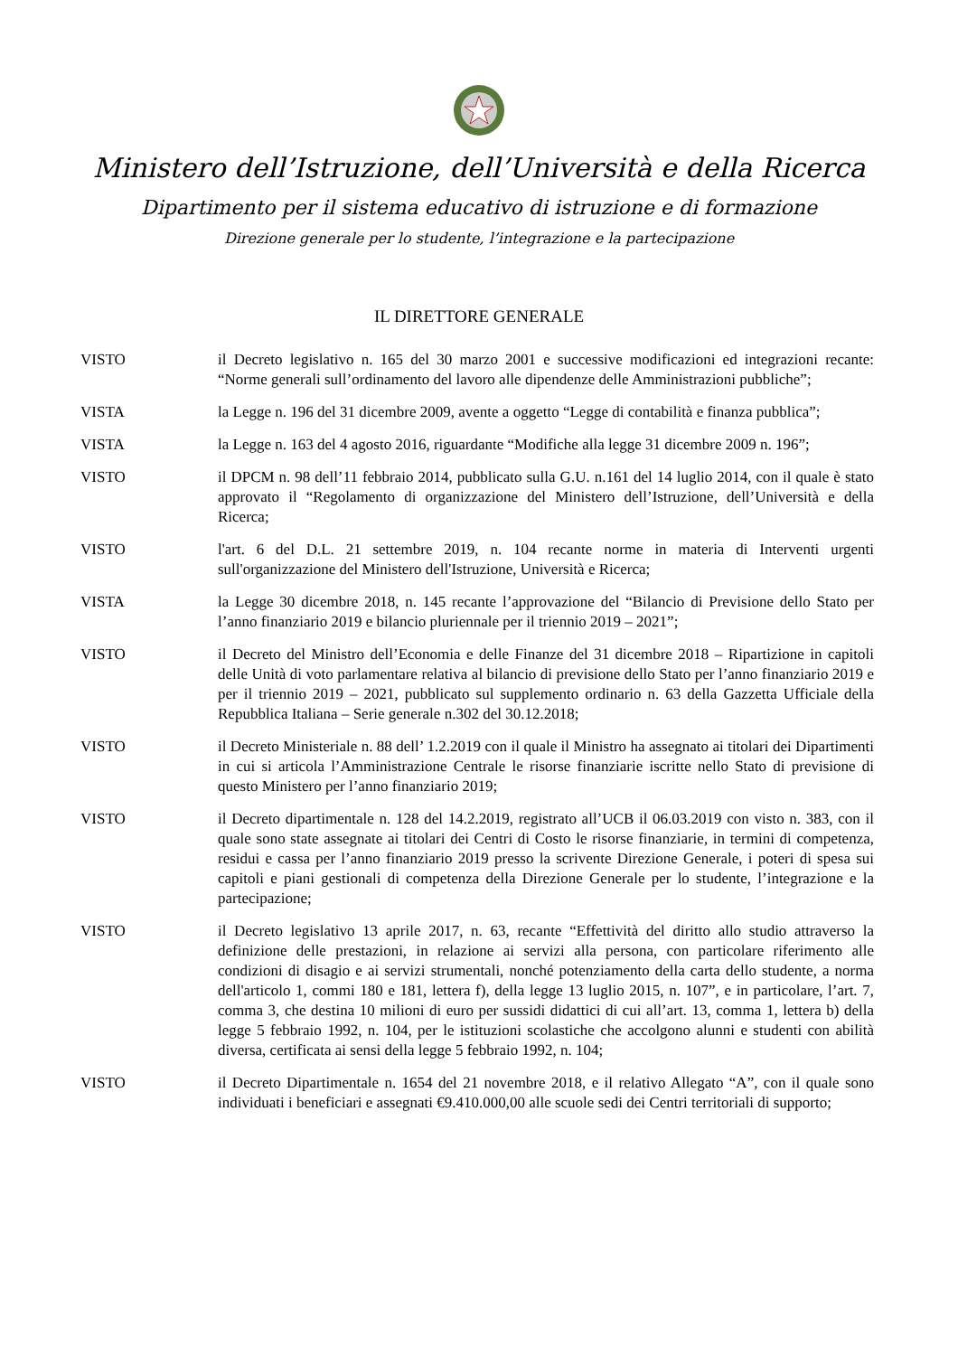Ministero dell’Istruzione, dell’Università e della Ricerca
Dipartimento per il sistema educativo di istruzione e di formazione
Direzione generale per lo studente, l’integrazione e la partecipazione
IL DIRETTORE GENERALE
VISTO il Decreto legislativo n. 165 del 30 marzo 2001 e successive modificazioni ed integrazioni recante: “Norme generali sull’ordinamento del lavoro alle dipendenze delle Amministrazioni pubbliche”;
VISTA la Legge n. 196 del 31 dicembre 2009, avente a oggetto “Legge di contabilità e finanza pubblica”;
VISTA la Legge n. 163 del 4 agosto 2016, riguardante “Modifiche alla legge 31 dicembre 2009 n. 196”;
VISTO il DPCM n. 98 dell’11 febbraio 2014, pubblicato sulla G.U. n.161 del 14 luglio 2014, con il quale è stato approvato il “Regolamento di organizzazione del Ministero dell’Istruzione, dell’Università e della Ricerca;
VISTO l'art. 6 del D.L. 21 settembre 2019, n. 104 recante norme in materia di Interventi urgenti sull'organizzazione del Ministero dell'Istruzione, Università e Ricerca;
VISTA la Legge 30 dicembre 2018, n. 145 recante l’approvazione del “Bilancio di Previsione dello Stato per l’anno finanziario 2019 e bilancio pluriennale per il triennio 2019 – 2021”;
VISTO il Decreto del Ministro dell’Economia e delle Finanze del 31 dicembre 2018 – Ripartizione in capitoli delle Unità di voto parlamentare relativa al bilancio di previsione dello Stato per l’anno finanziario 2019 e per il triennio 2019 – 2021, pubblicato sul supplemento ordinario n. 63 della Gazzetta Ufficiale della Repubblica Italiana – Serie generale n.302 del 30.12.2018;
VISTO il Decreto Ministeriale n. 88 dell’ 1.2.2019 con il quale il Ministro ha assegnato ai titolari dei Dipartimenti in cui si articola l’Amministrazione Centrale le risorse finanziarie iscritte nello Stato di previsione di questo Ministero per l’anno finanziario 2019;
VISTO il Decreto dipartimentale n. 128 del 14.2.2019, registrato all’UCB il 06.03.2019 con visto n. 383, con il quale sono state assegnate ai titolari dei Centri di Costo le risorse finanziarie, in termini di competenza, residui e cassa per l’anno finanziario 2019 presso la scrivente Direzione Generale, i poteri di spesa sui capitoli e piani gestionali di competenza della Direzione Generale per lo studente, l’integrazione e la partecipazione;
VISTO il Decreto legislativo 13 aprile 2017, n. 63, recante “Effettività del diritto allo studio attraverso la definizione delle prestazioni, in relazione ai servizi alla persona, con particolare riferimento alle condizioni di disagio e ai servizi strumentali, nonché potenziamento della carta dello studente, a norma dell'articolo 1, commi 180 e 181, lettera f), della legge 13 luglio 2015, n. 107”, e in particolare, l’art. 7, comma 3, che destina 10 milioni di euro per sussidi didattici di cui all’art. 13, comma 1, lettera b) della legge 5 febbraio 1992, n. 104, per le istituzioni scolastiche che accolgono alunni e studenti con abilità diversa, certificata ai sensi della legge 5 febbraio 1992, n. 104;
VISTO il Decreto Dipartimentale n. 1654 del 21 novembre 2018, e il relativo Allegato “A”, con il quale sono individuati i beneficiari e assegnati €9.410.000,00 alle scuole sedi dei Centri territoriali di supporto;